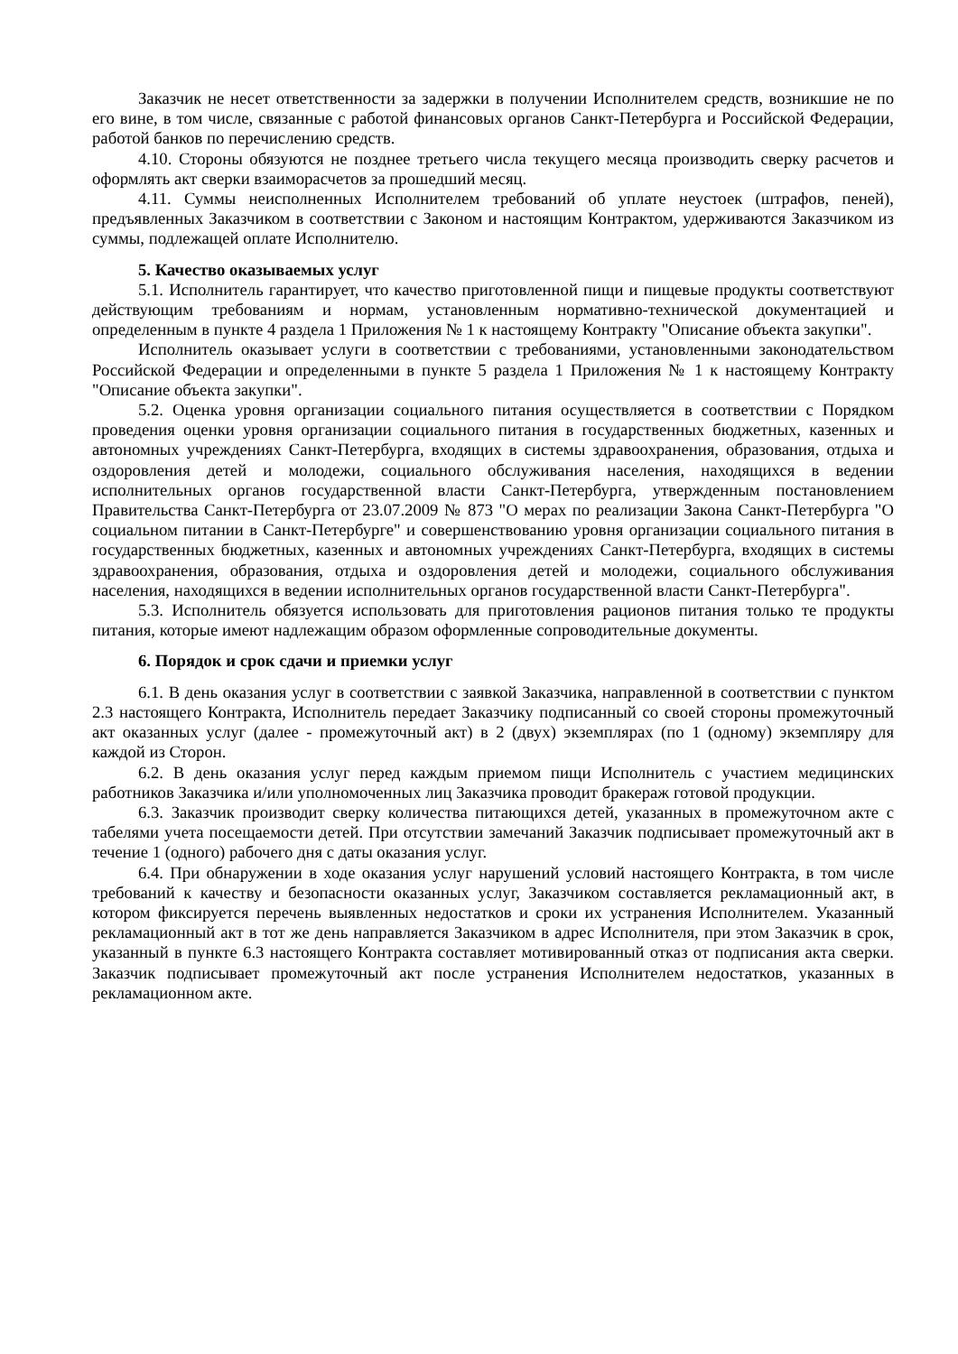Заказчик не несет ответственности за задержки в получении Исполнителем средств, возникшие не по его вине, в том числе, связанные с работой финансовых органов Санкт-Петербурга и Российской Федерации, работой банков по перечислению средств.
4.10. Стороны обязуются не позднее третьего числа текущего месяца производить сверку расчетов и оформлять акт сверки взаиморасчетов за прошедший месяц.
4.11. Суммы неисполненных Исполнителем требований об уплате неустоек (штрафов, пеней), предъявленных Заказчиком в соответствии с Законом и настоящим Контрактом, удерживаются Заказчиком из суммы, подлежащей оплате Исполнителю.
5. Качество оказываемых услуг
5.1. Исполнитель гарантирует, что качество приготовленной пищи и пищевые продукты соответствуют действующим требованиям и нормам, установленным нормативно-технической документацией и определенным в пункте 4 раздела 1 Приложения № 1 к настоящему Контракту "Описание объекта закупки".
Исполнитель оказывает услуги в соответствии с требованиями, установленными законодательством Российской Федерации и определенными в пункте 5 раздела 1 Приложения № 1 к настоящему Контракту "Описание объекта закупки".
5.2. Оценка уровня организации социального питания осуществляется в соответствии с Порядком проведения оценки уровня организации социального питания в государственных бюджетных, казенных и автономных учреждениях Санкт-Петербурга, входящих в системы здравоохранения, образования, отдыха и оздоровления детей и молодежи, социального обслуживания населения, находящихся в ведении исполнительных органов государственной власти Санкт-Петербурга, утвержденным постановлением Правительства Санкт-Петербурга от 23.07.2009 № 873 "О мерах по реализации Закона Санкт-Петербурга "О социальном питании в Санкт-Петербурге" и совершенствованию уровня организации социального питания в государственных бюджетных, казенных и автономных учреждениях Санкт-Петербурга, входящих в системы здравоохранения, образования, отдыха и оздоровления детей и молодежи, социального обслуживания населения, находящихся в ведении исполнительных органов государственной власти Санкт-Петербурга".
5.3. Исполнитель обязуется использовать для приготовления рационов питания только те продукты питания, которые имеют надлежащим образом оформленные сопроводительные документы.
6. Порядок и срок сдачи и приемки услуг
6.1. В день оказания услуг в соответствии с заявкой Заказчика, направленной в соответствии с пунктом 2.3 настоящего Контракта, Исполнитель передает Заказчику подписанный со своей стороны промежуточный акт оказанных услуг (далее - промежуточный акт) в 2 (двух) экземплярах (по 1 (одному) экземпляру для каждой из Сторон.
6.2. В день оказания услуг перед каждым приемом пищи Исполнитель с участием медицинских работников Заказчика и/или уполномоченных лиц Заказчика проводит бракераж готовой продукции.
6.3. Заказчик производит сверку количества питающихся детей, указанных в промежуточном акте с табелями учета посещаемости детей. При отсутствии замечаний Заказчик подписывает промежуточный акт в течение 1 (одного) рабочего дня с даты оказания услуг.
6.4. При обнаружении в ходе оказания услуг нарушений условий настоящего Контракта, в том числе требований к качеству и безопасности оказанных услуг, Заказчиком составляется рекламационный акт, в котором фиксируется перечень выявленных недостатков и сроки их устранения Исполнителем. Указанный рекламационный акт в тот же день направляется Заказчиком в адрес Исполнителя, при этом Заказчик в срок, указанный в пункте 6.3 настоящего Контракта составляет мотивированный отказ от подписания акта сверки. Заказчик подписывает промежуточный акт после устранения Исполнителем недостатков, указанных в рекламационном акте.